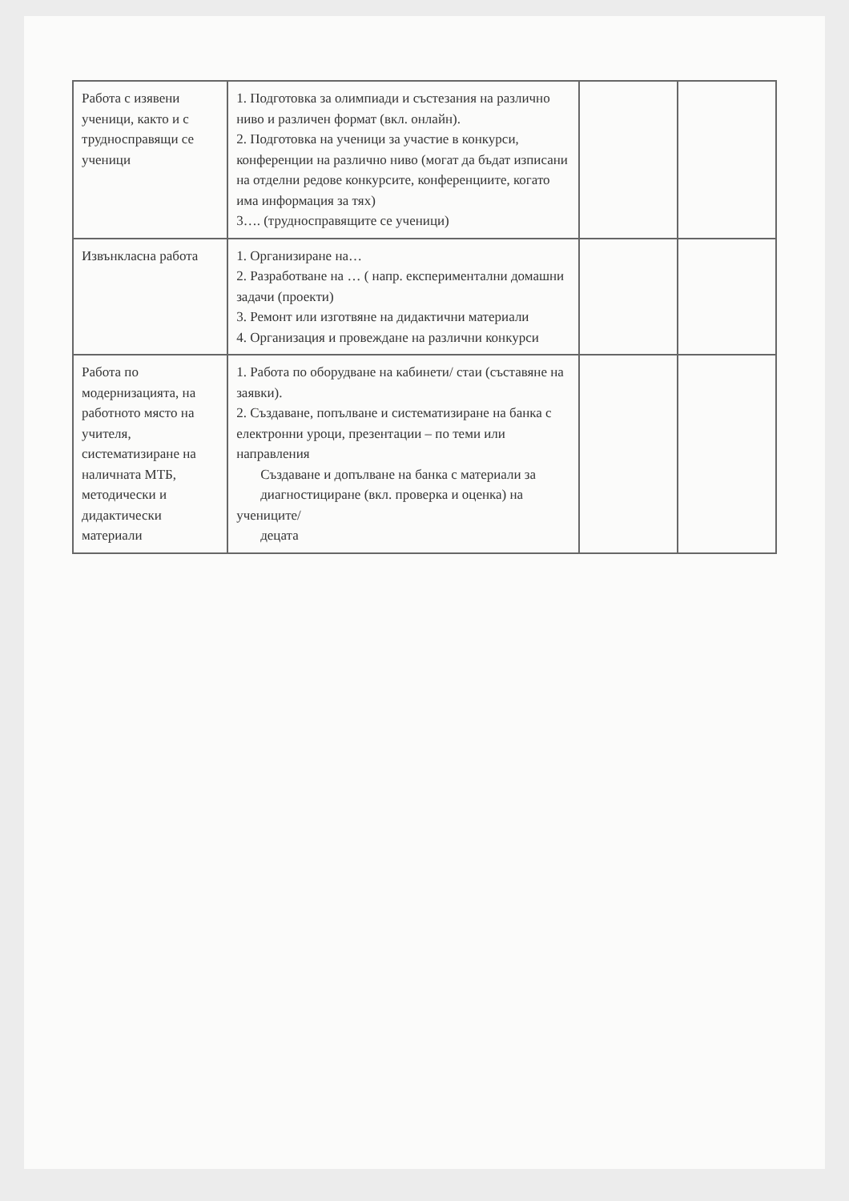| Работа с изявени ученици, както и с трудноспра­вящи се ученици | 1. Подготовка за олимпиади и състезания на различно ниво и различен формат (вкл. онлайн). 2. Подготовка на ученици за участие в конкурси, конференции на различно ниво (могат да бъдат изписани на отделни редове конкурсите, конференциите, когато има информация за тях) 3…. (трудносправящите се ученици) | | |
| Извънкласна работа | 1. Организиране на… 2. Разработване на … ( напр. експериментални домашни задачи (проекти) 3. Ремонт или изготвяне на дидактични материали 4. Организация и провеждане на различни конкурси | | |
| Работа по модернизацията, на работното място на учителя, систематизиране на наличната МТБ, методически и дидактически материали | 1. Работа по оборудване на кабинети/ стаи (съставяне на заявки). 2. Създаване, попълване и систематизиране на банка с електронни уроци, презентации – по теми или направления Създаване и допълване на банка с материали за диагностициране (вкл. проверка и оценка) на учениците/ децата | | |